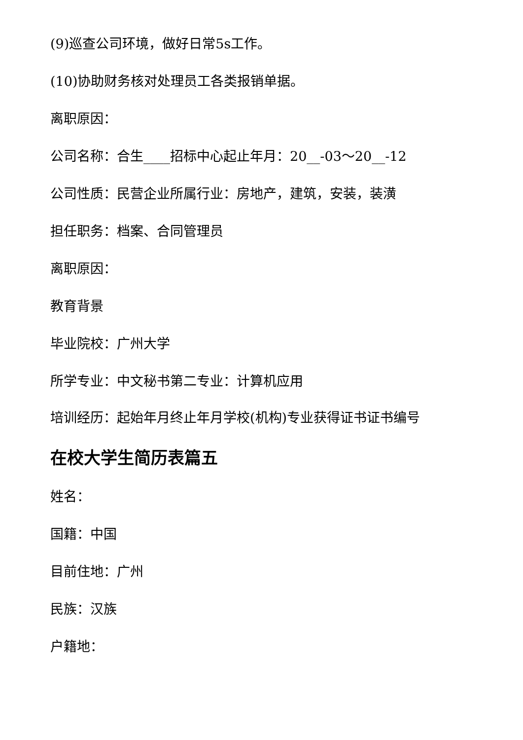(9)巡查公司环境，做好日常5s工作。
(10)协助财务核对处理员工各类报销单据。
离职原因：
公司名称：合生____招标中心起止年月：20__-03～20__-12
公司性质：民营企业所属行业：房地产，建筑，安装，装潢
担任职务：档案、合同管理员
离职原因：
教育背景
毕业院校：广州大学
所学专业：中文秘书第二专业：计算机应用
培训经历：起始年月终止年月学校(机构)专业获得证书证书编号
在校大学生简历表篇五
姓名：
国籍：中国
目前住地：广州
民族：汉族
户籍地：